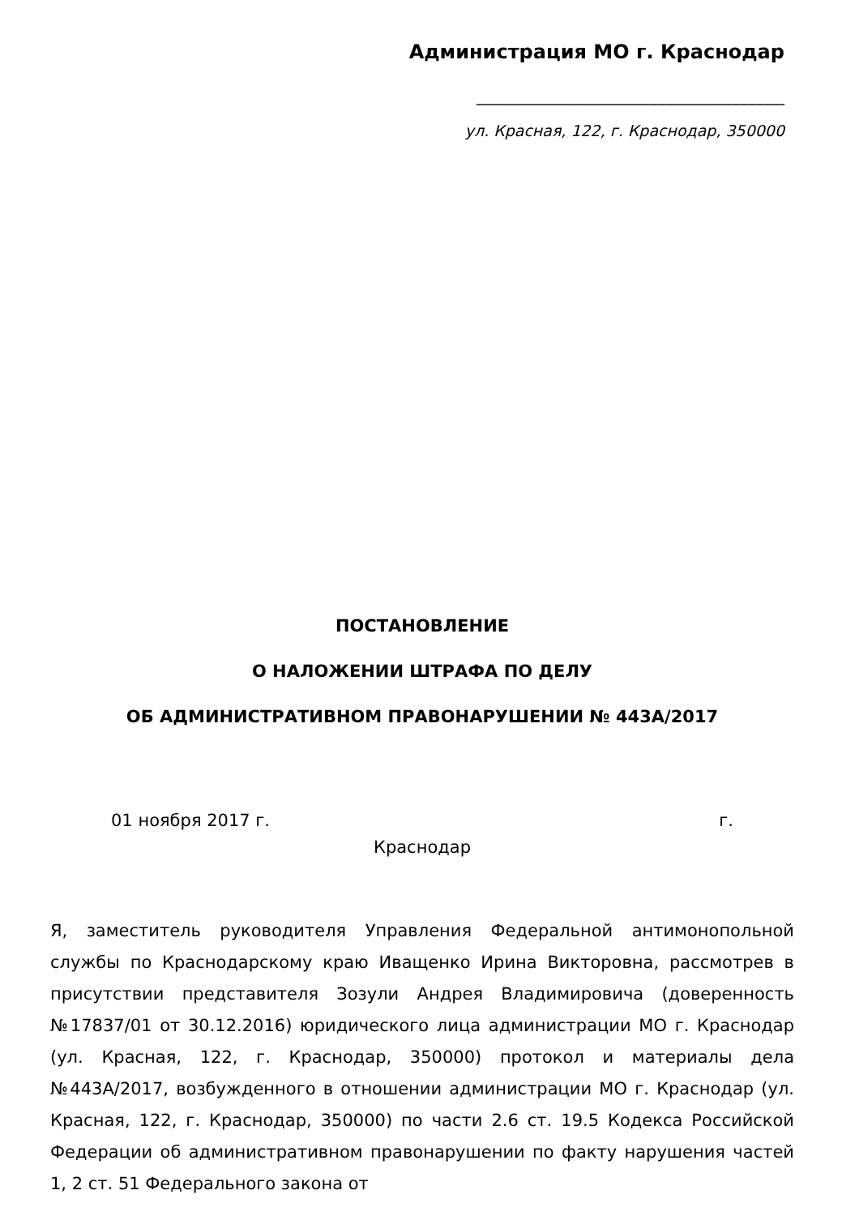Администрация МО г. Краснодар
______________________________________
ул. Красная, 122, г. Краснодар, 350000
ПОСТАНОВЛЕНИЕ
О НАЛОЖЕНИИ ШТРАФА ПО ДЕЛУ
ОБ АДМИНИСТРАТИВНОМ ПРАВОНАРУШЕНИИ № 443А/2017
01 ноября 2017 г. г.
Краснодар
Я, заместитель руководителя Управления Федеральной антимонопольной службы по Краснодарскому краю Иващенко Ирина Викторовна, рассмотрев в присутствии представителя Зозули Андрея Владимировича (доверенность №17837/01 от 30.12.2016) юридического лица администрации МО г. Краснодар (ул. Красная, 122, г. Краснодар, 350000) протокол и материалы дела №443А/2017, возбужденного в отношении администрации МО г. Краснодар (ул. Красная, 122, г. Краснодар, 350000) по части 2.6 ст. 19.5 Кодекса Российской Федерации об административном правонарушении по факту нарушения частей 1, 2 ст. 51 Федерального закона от